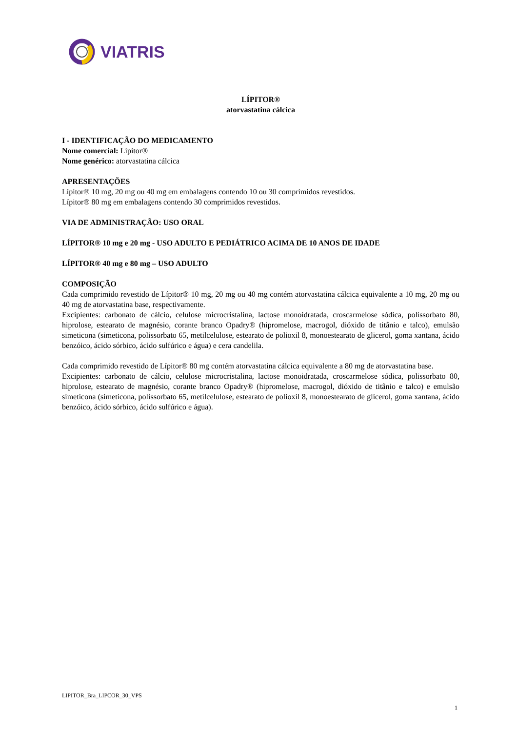VIATRIS
LÍPITOR®
atorvastatina cálcica
I - IDENTIFICAÇÃO DO MEDICAMENTO
Nome comercial: Lípitor®
Nome genérico: atorvastatina cálcica
APRESENTAÇÕES
Lípitor® 10 mg, 20 mg ou 40 mg em embalagens contendo 10 ou 30 comprimidos revestidos.
Lípitor® 80 mg em embalagens contendo 30 comprimidos revestidos.
VIA DE ADMINISTRAÇÃO: USO ORAL
LÍPITOR® 10 mg e 20 mg - USO ADULTO E PEDIÁTRICO ACIMA DE 10 ANOS DE IDADE
LÍPITOR® 40 mg e 80 mg – USO ADULTO
COMPOSIÇÃO
Cada comprimido revestido de Lípitor® 10 mg, 20 mg ou 40 mg contém atorvastatina cálcica equivalente a 10 mg, 20 mg ou 40 mg de atorvastatina base, respectivamente.
Excipientes: carbonato de cálcio, celulose microcristalina, lactose monoidratada, croscarmelose sódica, polissorbato 80, hiprolose, estearato de magnésio, corante branco Opadry® (hipromelose, macrogol, dióxido de titânio e talco), emulsão simeticona (simeticona, polissorbato 65, metilcelulose, estearato de polioxil 8, monoestearato de glicerol, goma xantana, ácido benzóico, ácido sórbico, ácido sulfúrico e água) e cera candelila.
Cada comprimido revestido de Lípitor® 80 mg contém atorvastatina cálcica equivalente a 80 mg de atorvastatina base.
Excipientes: carbonato de cálcio, celulose microcristalina, lactose monoidratada, croscarmelose sódica, polissorbato 80, hiprolose, estearato de magnésio, corante branco Opadry® (hipromelose, macrogol, dióxido de titânio e talco) e emulsão simeticona (simeticona, polissorbato 65, metilcelulose, estearato de polioxil 8, monoestearato de glicerol, goma xantana, ácido benzóico, ácido sórbico, ácido sulfúrico e água).
LIPITOR_Bra_LIPCOR_30_VPS
1